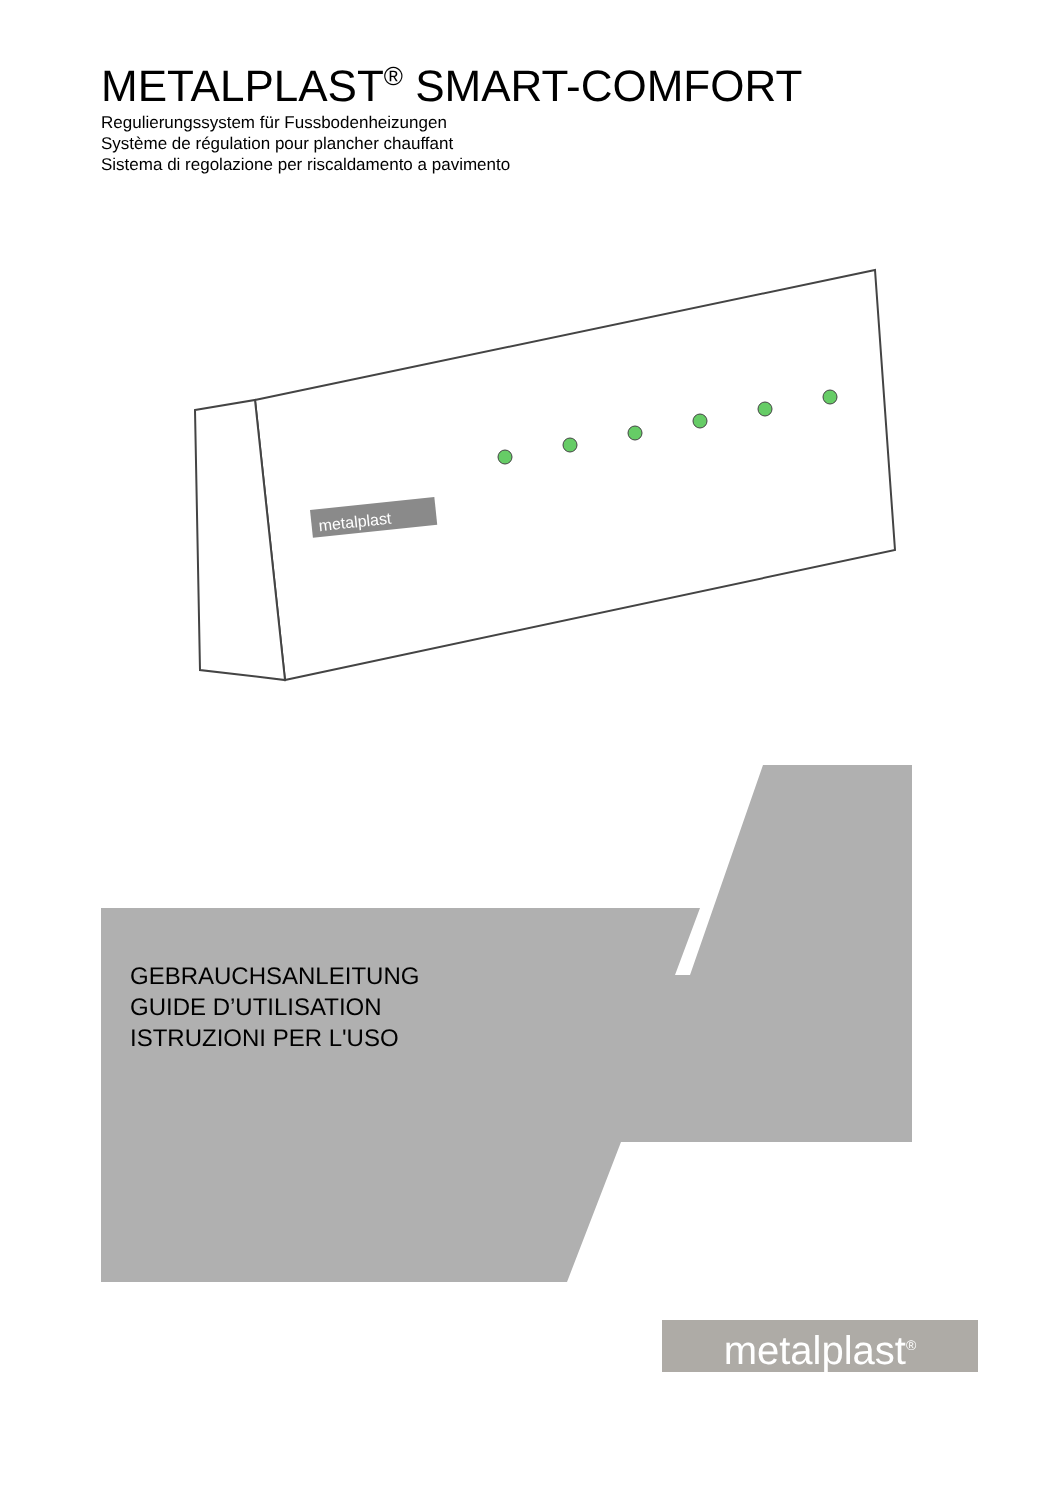METALPLAST<sup>®</sup> SMART-COMFORT
Regulierungssystem für Fussbodenheizungen
Système de régulation pour plancher chauffant
Sistema di regolazione per riscaldamento a pavimento
metalplast
GEBRAUCHSANLEITUNG
GUIDE D’UTILISATION
ISTRUZIONI PER L'USO
metalplast<sup>®</sup>